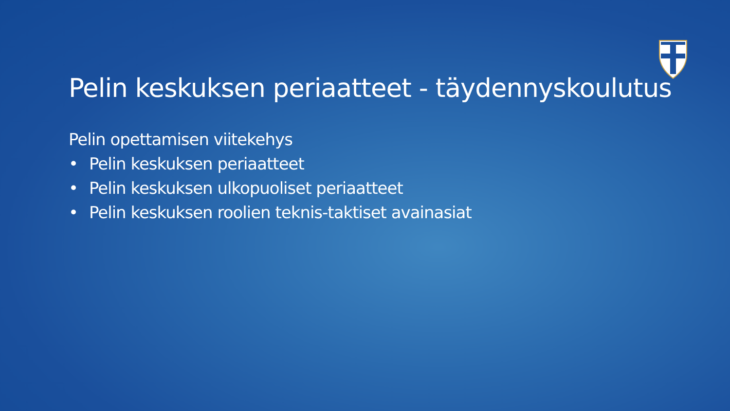Pelin keskuksen periaatteet - täydennyskoulutus
Pelin opettamisen viitekehys
• Pelin keskuksen periaatteet
• Pelin keskuksen ulkopuoliset periaatteet
• Pelin keskuksen roolien teknis-taktiset avainasiat